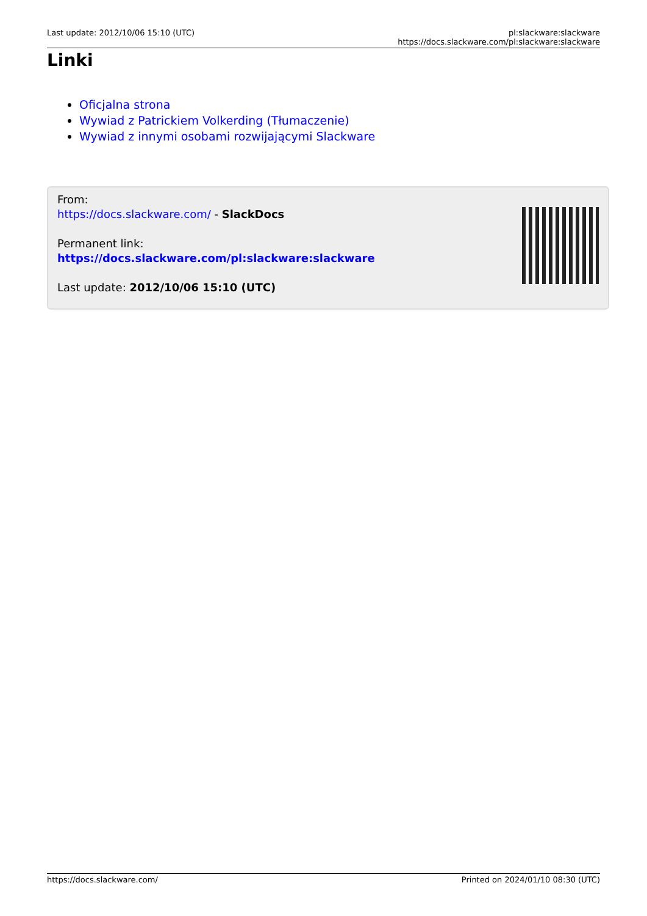Last update: 2012/10/06 15:10 (UTC)
pl:slackware:slackware https://docs.slackware.com/pl:slackware:slackware
Linki
Oficjalna strona
Wywiad z Patrickiem Volkerding (Tłumaczenie)
Wywiad z innymi osobami rozwijającymi Slackware
From:
https://docs.slackware.com/ - SlackDocs
Permanent link:
https://docs.slackware.com/pl:slackware:slackware
Last update: 2012/10/06 15:10 (UTC)
https://docs.slackware.com/ Printed on 2024/01/10 08:30 (UTC)